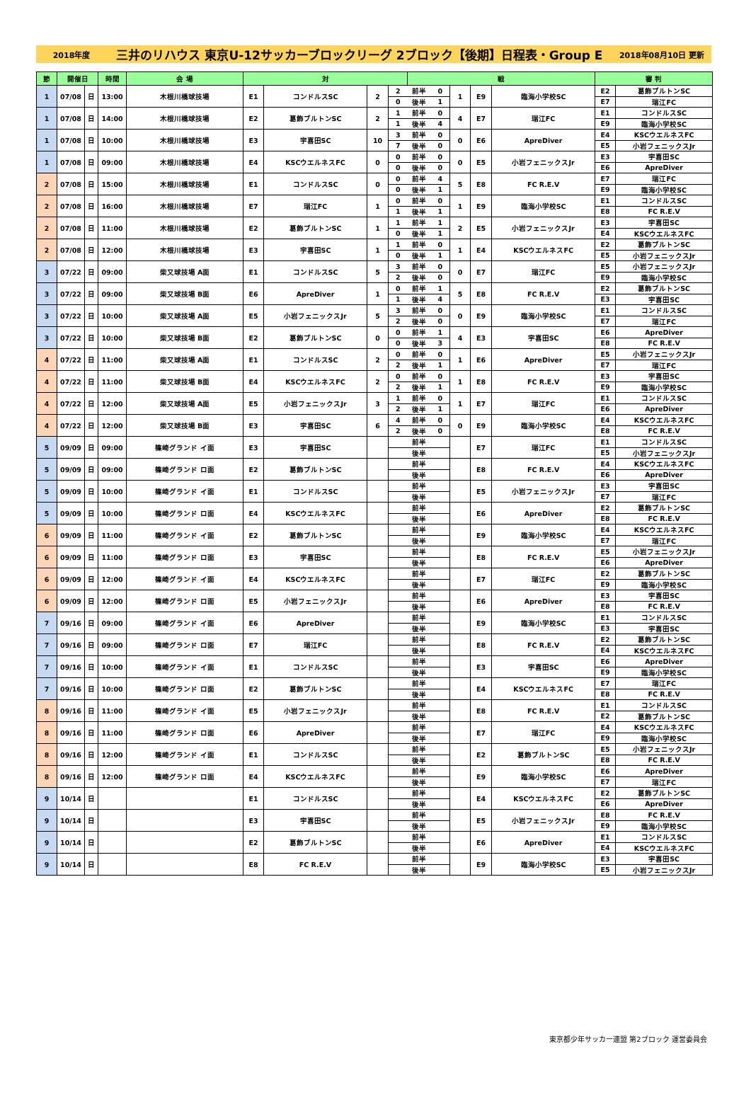2018年度 三井のリハウス 東京U-12サッカーブロックリーグ 2ブロック【後期】日程表・Group E 2018年08月10日 更新
| 節 | 開催日 | | 時間 | 会 場 | 対 | | | | 戦 | | | | | 審 判 | |
| --- | --- | --- | --- | --- | --- | --- | --- | --- | --- | --- | --- | --- | --- | --- | --- |
| 1 | 07/08 | 日 | 13:00 | 木根川橋球技場 | E1 | コンドルスSC | 2 | 2 | 前半 | 0 | 1 | E9 | 臨海小学校SC | E2 | 葛飾ブルトンSC |
| | | | | | | | | 0 | 後半 | 1 | | | | E7 | 瑞江FC |
| 1 | 07/08 | 日 | 14:00 | 木根川橋球技場 | E2 | 葛飾ブルトンSC | 2 | 1 | 前半 | 0 | 4 | E7 | 瑞江FC | E1 | コンドルスSC |
| | | | | | | | | 1 | 後半 | 4 | | | | E9 | 臨海小学校SC |
| 1 | 07/08 | 日 | 10:00 | 木根川橋球技場 | E3 | 宇喜田SC | 10 | 3 | 前半 | 0 | 0 | E6 | ApreDiver | E4 | KSCウエルネスFC |
| | | | | | | | | 7 | 後半 | 0 | | | | E5 | 小岩フェニックスJr |
| 1 | 07/08 | 日 | 09:00 | 木根川橋球技場 | E4 | KSCウエルネスFC | 0 | 0 | 前半 | 0 | 0 | E5 | 小岩フェニックスJr | E3 | 宇喜田SC |
| | | | | | | | | 0 | 後半 | 0 | | | | E6 | ApreDiver |
| 2 | 07/08 | 日 | 15:00 | 木根川橋球技場 | E1 | コンドルスSC | 0 | 0 | 前半 | 4 | 5 | E8 | FC R.E.V | E7 | 瑞江FC |
| | | | | | | | | 0 | 後半 | 1 | | | | E9 | 臨海小学校SC |
| 2 | 07/08 | 日 | 16:00 | 木根川橋球技場 | E7 | 瑞江FC | 1 | 0 | 前半 | 0 | 1 | E9 | 臨海小学校SC | E1 | コンドルスSC |
| | | | | | | | | 1 | 後半 | 1 | | | | E8 | FC R.E.V |
| 2 | 07/08 | 日 | 11:00 | 木根川橋球技場 | E2 | 葛飾ブルトンSC | 1 | 1 | 前半 | 1 | 2 | E5 | 小岩フェニックスJr | E3 | 宇喜田SC |
| | | | | | | | | 0 | 後半 | 1 | | | | E4 | KSCウエルネスFC |
| 2 | 07/08 | 日 | 12:00 | 木根川橋球技場 | E3 | 宇喜田SC | 1 | 1 | 前半 | 0 | 1 | E4 | KSCウエルネスFC | E2 | 葛飾ブルトンSC |
| | | | | | | | | 0 | 後半 | 1 | | | | E5 | 小岩フェニックスJr |
| 3 | 07/22 | 日 | 09:00 | 柴又球技場 A面 | E1 | コンドルスSC | 5 | 3 | 前半 | 0 | 0 | E7 | 瑞江FC | E5 | 小岩フェニックスJr |
| | | | | | | | | 2 | 後半 | 0 | | | | E9 | 臨海小学校SC |
| 3 | 07/22 | 日 | 09:00 | 柴又球技場 B面 | E6 | ApreDiver | 1 | 0 | 前半 | 1 | 5 | E8 | FC R.E.V | E2 | 葛飾ブルトンSC |
| | | | | | | | | 1 | 後半 | 4 | | | | E3 | 宇喜田SC |
| 3 | 07/22 | 日 | 10:00 | 柴又球技場 A面 | E5 | 小岩フェニックスJr | 5 | 3 | 前半 | 0 | 0 | E9 | 臨海小学校SC | E1 | コンドルスSC |
| | | | | | | | | 2 | 後半 | 0 | | | | E7 | 瑞江FC |
| 3 | 07/22 | 日 | 10:00 | 柴又球技場 B面 | E2 | 葛飾ブルトンSC | 0 | 0 | 前半 | 1 | 4 | E3 | 宇喜田SC | E6 | ApreDiver |
| | | | | | | | | 0 | 後半 | 3 | | | | E8 | FC R.E.V |
| 4 | 07/22 | 日 | 11:00 | 柴又球技場 A面 | E1 | コンドルスSC | 2 | 0 | 前半 | 0 | 1 | E6 | ApreDiver | E5 | 小岩フェニックスJr |
| | | | | | | | | 2 | 後半 | 1 | | | | E7 | 瑞江FC |
| 4 | 07/22 | 日 | 11:00 | 柴又球技場 B面 | E4 | KSCウエルネスFC | 2 | 0 | 前半 | 0 | 1 | E8 | FC R.E.V | E3 | 宇喜田SC |
| | | | | | | | | 2 | 後半 | 1 | | | | E9 | 臨海小学校SC |
| 4 | 07/22 | 日 | 12:00 | 柴又球技場 A面 | E5 | 小岩フェニックスJr | 3 | 1 | 前半 | 0 | 1 | E7 | 瑞江FC | E1 | コンドルスSC |
| | | | | | | | | 2 | 後半 | 1 | | | | E6 | ApreDiver |
| 4 | 07/22 | 日 | 12:00 | 柴又球技場 B面 | E3 | 宇喜田SC | 6 | 4 | 前半 | 0 | 0 | E9 | 臨海小学校SC | E4 | KSCウエルネスFC |
| | | | | | | | | 2 | 後半 | 0 | | | | E8 | FC R.E.V |
| 5 | 09/09 | 日 | 09:00 | 篠崎グランド イ面 | E3 | 宇喜田SC | | | 前半 | | | E7 | 瑞江FC | E1 | コンドルスSC |
| | | | | | | | | | 後半 | | | | | E5 | 小岩フェニックスJr |
| 5 | 09/09 | 日 | 09:00 | 篠崎グランド ロ面 | E2 | 葛飾ブルトンSC | | | 前半 | | | E8 | FC R.E.V | E4 | KSCウエルネスFC |
| | | | | | | | | | 後半 | | | | | E6 | ApreDiver |
| 5 | 09/09 | 日 | 10:00 | 篠崎グランド イ面 | E1 | コンドルスSC | | | 前半 | | | E5 | 小岩フェニックスJr | E3 | 宇喜田SC |
| | | | | | | | | | 後半 | | | | | E7 | 瑞江FC |
| 5 | 09/09 | 日 | 10:00 | 篠崎グランド ロ面 | E4 | KSCウエルネスFC | | | 前半 | | | E6 | ApreDiver | E2 | 葛飾ブルトンSC |
| | | | | | | | | | 後半 | | | | | E8 | FC R.E.V |
| 6 | 09/09 | 日 | 11:00 | 篠崎グランド イ面 | E2 | 葛飾ブルトンSC | | | 前半 | | | E9 | 臨海小学校SC | E4 | KSCウエルネスFC |
| | | | | | | | | | 後半 | | | | | E7 | 瑞江FC |
| 6 | 09/09 | 日 | 11:00 | 篠崎グランド ロ面 | E3 | 宇喜田SC | | | 前半 | | | E8 | FC R.E.V | E5 | 小岩フェニックスJr |
| | | | | | | | | | 後半 | | | | | E6 | ApreDiver |
| 6 | 09/09 | 日 | 12:00 | 篠崎グランド イ面 | E4 | KSCウエルネスFC | | | 前半 | | | E7 | 瑞江FC | E2 | 葛飾ブルトンSC |
| | | | | | | | | | 後半 | | | | | E9 | 臨海小学校SC |
| 6 | 09/09 | 日 | 12:00 | 篠崎グランド ロ面 | E5 | 小岩フェニックスJr | | | 前半 | | | E6 | ApreDiver | E3 | 宇喜田SC |
| | | | | | | | | | 後半 | | | | | E8 | FC R.E.V |
| 7 | 09/16 | 日 | 09:00 | 篠崎グランド イ面 | E6 | ApreDiver | | | 前半 | | | E9 | 臨海小学校SC | E1 | コンドルスSC |
| | | | | | | | | | 後半 | | | | | E3 | 宇喜田SC |
| 7 | 09/16 | 日 | 09:00 | 篠崎グランド ロ面 | E7 | 瑞江FC | | | 前半 | | | E8 | FC R.E.V | E2 | 葛飾ブルトンSC |
| | | | | | | | | | 後半 | | | | | E4 | KSCウエルネスFC |
| 7 | 09/16 | 日 | 10:00 | 篠崎グランド イ面 | E1 | コンドルスSC | | | 前半 | | | E3 | 宇喜田SC | E6 | ApreDiver |
| | | | | | | | | | 後半 | | | | | E9 | 臨海小学校SC |
| 7 | 09/16 | 日 | 10:00 | 篠崎グランド ロ面 | E2 | 葛飾ブルトンSC | | | 前半 | | | E4 | KSCウエルネスFC | E7 | 瑞江FC |
| | | | | | | | | | 後半 | | | | | E8 | FC R.E.V |
| 8 | 09/16 | 日 | 11:00 | 篠崎グランド イ面 | E5 | 小岩フェニックスJr | | | 前半 | | | E8 | FC R.E.V | E1 | コンドルスSC |
| | | | | | | | | | 後半 | | | | | E2 | 葛飾ブルトンSC |
| 8 | 09/16 | 日 | 11:00 | 篠崎グランド ロ面 | E6 | ApreDiver | | | 前半 | | | E7 | 瑞江FC | E4 | KSCウエルネスFC |
| | | | | | | | | | 後半 | | | | | E9 | 臨海小学校SC |
| 8 | 09/16 | 日 | 12:00 | 篠崎グランド イ面 | E1 | コンドルスSC | | | 前半 | | | E2 | 葛飾ブルトンSC | E5 | 小岩フェニックスJr |
| | | | | | | | | | 後半 | | | | | E8 | FC R.E.V |
| 8 | 09/16 | 日 | 12:00 | 篠崎グランド ロ面 | E4 | KSCウエルネスFC | | | 前半 | | | E9 | 臨海小学校SC | E6 | ApreDiver |
| | | | | | | | | | 後半 | | | | | E7 | 瑞江FC |
| 9 | 10/14 | 日 | | | E1 | コンドルスSC | | | 前半 | | | E4 | KSCウエルネスFC | E2 | 葛飾ブルトンSC |
| | | | | | | | | | 後半 | | | | | E6 | ApreDiver |
| 9 | 10/14 | 日 | | | E3 | 宇喜田SC | | | 前半 | | | E5 | 小岩フェニックスJr | E8 | FC R.E.V |
| | | | | | | | | | 後半 | | | | | E9 | 臨海小学校SC |
| 9 | 10/14 | 日 | | | E2 | 葛飾ブルトンSC | | | 前半 | | | E6 | ApreDiver | E1 | コンドルスSC |
| | | | | | | | | | 後半 | | | | | E4 | KSCウエルネスFC |
| 9 | 10/14 | 日 | | | E8 | FC R.E.V | | | 前半 | | | E9 | 臨海小学校SC | E3 | 宇喜田SC |
| | | | | | | | | | 後半 | | | | | E5 | 小岩フェニックスJr |
東京都少年サッカー連盟 第2ブロック 運営委員会